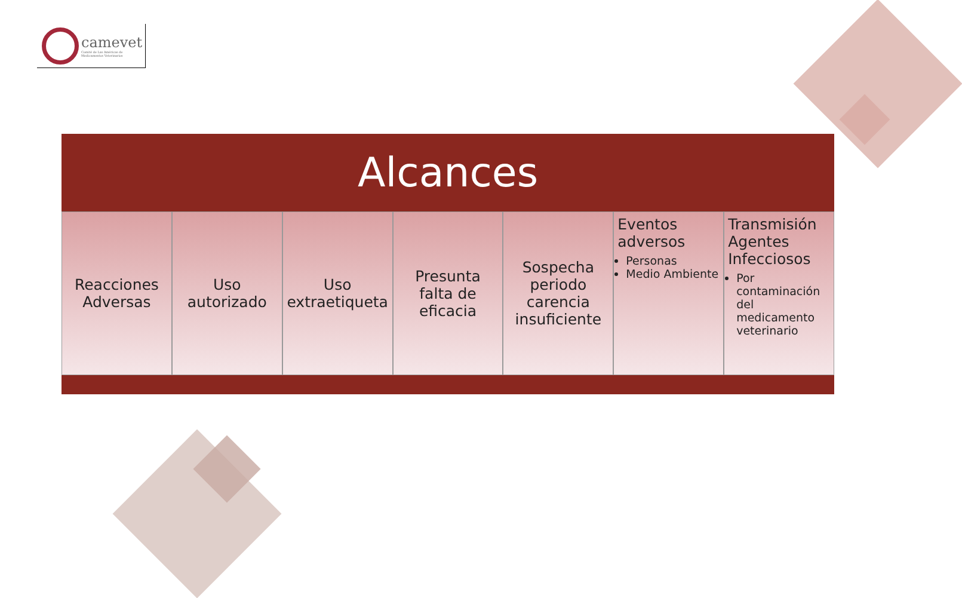camevet
Comité de Las Américas de
Medicamentos Veterinarios
Alcances
Reacciones Adversas Uso autorizado Uso extraetiqueta Presunta falta de eficacia Sospecha periodo carencia insuficiente
Eventos adversos
Personas
Medio Ambiente
Transmisión Agentes Infecciosos
Por contaminación del medicamento veterinario